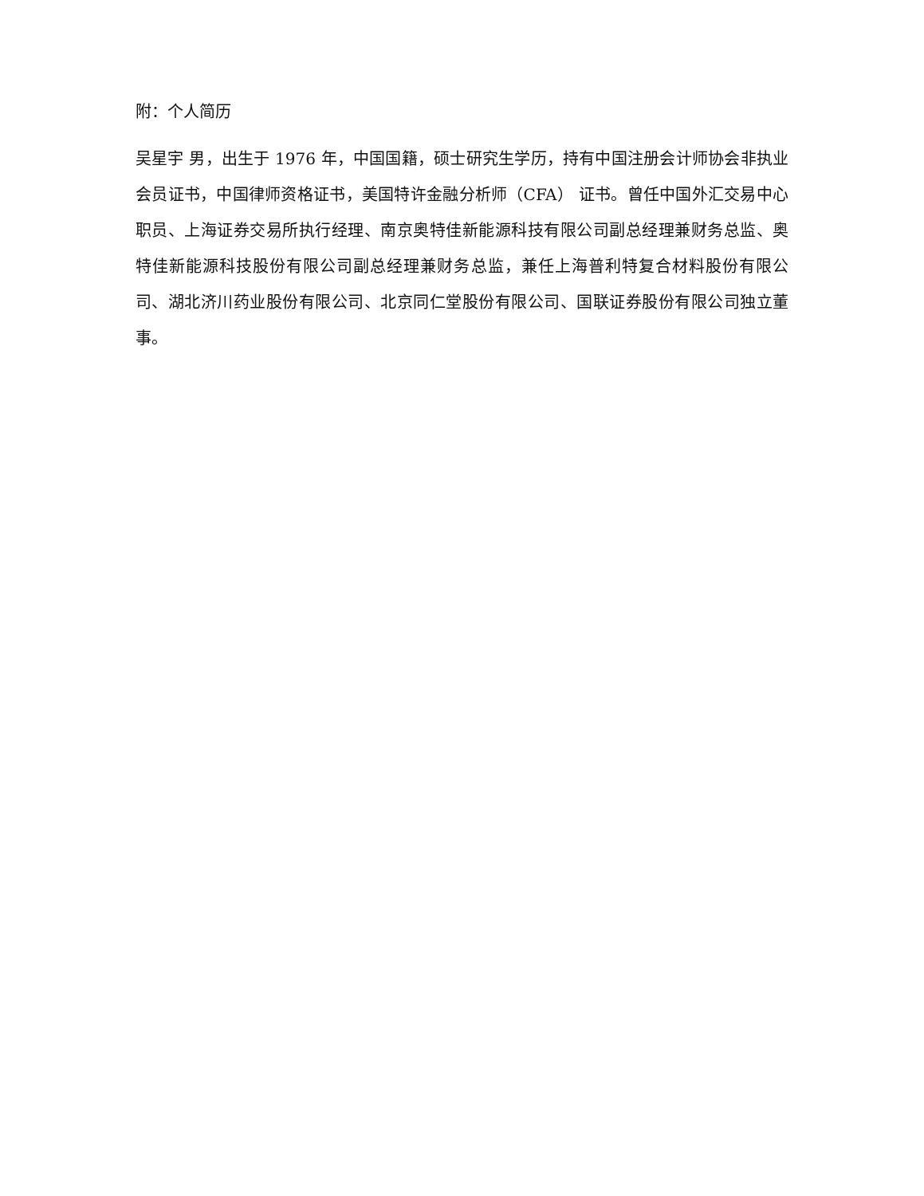附：个人简历
吴星宇 男，出生于 1976 年，中国国籍，硕士研究生学历，持有中国注册会计师协会非执业会员证书，中国律师资格证书，美国特许金融分析师（CFA） 证书。曾任中国外汇交易中心职员、上海证券交易所执行经理、南京奥特佳新能源科技有限公司副总经理兼财务总监、奥特佳新能源科技股份有限公司副总经理兼财务总监，兼任上海普利特复合材料股份有限公司、湖北济川药业股份有限公司、北京同仁堂股份有限公司、国联证券股份有限公司独立董事。